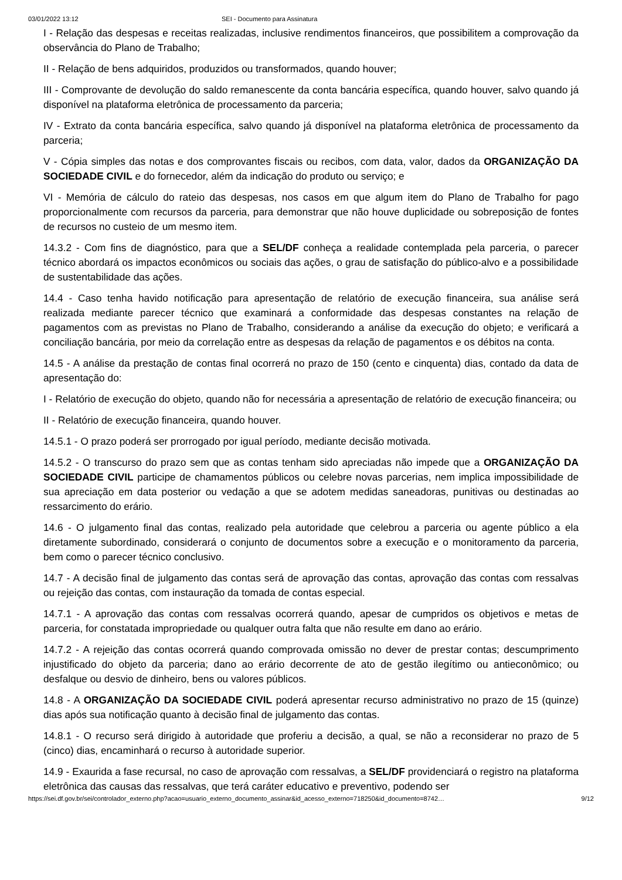03/01/2022 13:12 SEI - Documento para Assinatura
I - Relação das despesas e receitas realizadas, inclusive rendimentos financeiros, que possibilitem a comprovação da observância do Plano de Trabalho;
II - Relação de bens adquiridos, produzidos ou transformados, quando houver;
III - Comprovante de devolução do saldo remanescente da conta bancária específica, quando houver, salvo quando já disponível na plataforma eletrônica de processamento da parceria;
IV - Extrato da conta bancária específica, salvo quando já disponível na plataforma eletrônica de processamento da parceria;
V - Cópia simples das notas e dos comprovantes fiscais ou recibos, com data, valor, dados da ORGANIZAÇÃO DA SOCIEDADE CIVIL e do fornecedor, além da indicação do produto ou serviço; e
VI - Memória de cálculo do rateio das despesas, nos casos em que algum item do Plano de Trabalho for pago proporcionalmente com recursos da parceria, para demonstrar que não houve duplicidade ou sobreposição de fontes de recursos no custeio de um mesmo item.
14.3.2 - Com fins de diagnóstico, para que a SEL/DF conheça a realidade contemplada pela parceria, o parecer técnico abordará os impactos econômicos ou sociais das ações, o grau de satisfação do público-alvo e a possibilidade de sustentabilidade das ações.
14.4 - Caso tenha havido notificação para apresentação de relatório de execução financeira, sua análise será realizada mediante parecer técnico que examinará a conformidade das despesas constantes na relação de pagamentos com as previstas no Plano de Trabalho, considerando a análise da execução do objeto; e verificará a conciliação bancária, por meio da correlação entre as despesas da relação de pagamentos e os débitos na conta.
14.5 - A análise da prestação de contas final ocorrerá no prazo de 150 (cento e cinquenta) dias, contado da data de apresentação do:
I - Relatório de execução do objeto, quando não for necessária a apresentação de relatório de execução financeira; ou
II - Relatório de execução financeira, quando houver.
14.5.1 - O prazo poderá ser prorrogado por igual período, mediante decisão motivada.
14.5.2 - O transcurso do prazo sem que as contas tenham sido apreciadas não impede que a ORGANIZAÇÃO DA SOCIEDADE CIVIL participe de chamamentos públicos ou celebre novas parcerias, nem implica impossibilidade de sua apreciação em data posterior ou vedação a que se adotem medidas saneadoras, punitivas ou destinadas ao ressarcimento do erário.
14.6 - O julgamento final das contas, realizado pela autoridade que celebrou a parceria ou agente público a ela diretamente subordinado, considerará o conjunto de documentos sobre a execução e o monitoramento da parceria, bem como o parecer técnico conclusivo.
14.7 - A decisão final de julgamento das contas será de aprovação das contas, aprovação das contas com ressalvas ou rejeição das contas, com instauração da tomada de contas especial.
14.7.1 - A aprovação das contas com ressalvas ocorrerá quando, apesar de cumpridos os objetivos e metas de parceria, for constatada impropriedade ou qualquer outra falta que não resulte em dano ao erário.
14.7.2 - A rejeição das contas ocorrerá quando comprovada omissão no dever de prestar contas; descumprimento injustificado do objeto da parceria; dano ao erário decorrente de ato de gestão ilegítimo ou antieconômico; ou desfalque ou desvio de dinheiro, bens ou valores públicos.
14.8 - A ORGANIZAÇÃO DA SOCIEDADE CIVIL poderá apresentar recurso administrativo no prazo de 15 (quinze) dias após sua notificação quanto à decisão final de julgamento das contas.
14.8.1 - O recurso será dirigido à autoridade que proferiu a decisão, a qual, se não a reconsiderar no prazo de 5 (cinco) dias, encaminhará o recurso à autoridade superior.
14.9 - Exaurida a fase recursal, no caso de aprovação com ressalvas, a SEL/DF providenciará o registro na plataforma eletrônica das causas das ressalvas, que terá caráter educativo e preventivo, podendo ser
https://sei.df.gov.br/sei/controlador_externo.php?acao=usuario_externo_documento_assinar&id_acesso_externo=718250&id_documento=8742… 9/12